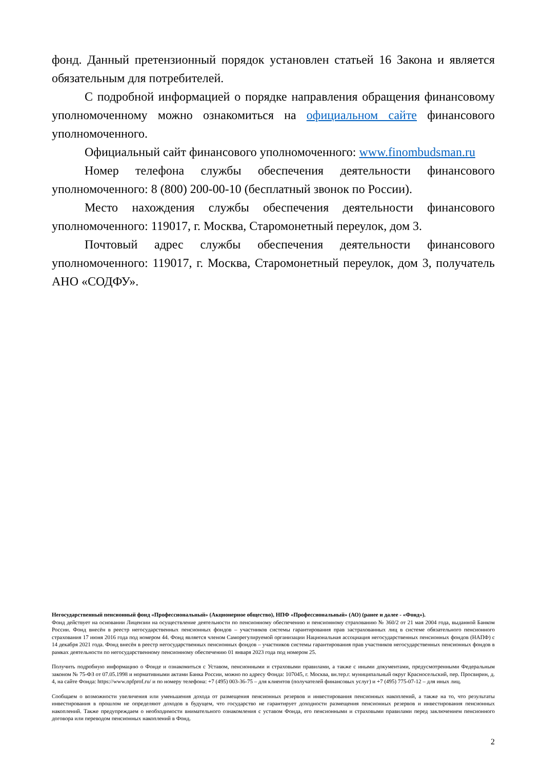фонд. Данный претензионный порядок установлен статьей 16 Закона и является обязательным для потребителей.
С подробной информацией о порядке направления обращения финансовому уполномоченному можно ознакомиться на официальном сайте финансового уполномоченного.
Официальный сайт финансового уполномоченного: www.finombudsman.ru
Номер телефона службы обеспечения деятельности финансового уполномоченного: 8 (800) 200-00-10 (бесплатный звонок по России).
Место нахождения службы обеспечения деятельности финансового уполномоченного: 119017, г. Москва, Старомонетный переулок, дом 3.
Почтовый адрес службы обеспечения деятельности финансового уполномоченного: 119017, г. Москва, Старомонетный переулок, дом 3, получатель АНО «СОДФУ».
Негосударственный пенсионный фонд «Профессиональный» (Акционерное общество), НПФ «Профессиональный» (АО) (ранее и далее - «Фонд»).
Фонд действует на основании Лицензии на осуществление деятельности по пенсионному обеспечению и пенсионному страхованию № 360/2 от 21 мая 2004 года, выданной Банком России. Фонд внесён в реестр негосударственных пенсионных фондов – участников системы гарантирования прав застрахованных лиц в системе обязательного пенсионного страхования 17 июня 2016 года под номером 44. Фонд является членом Саморегулируемой организации Национальная ассоциация негосударственных пенсионных фондов (НАПФ) с 14 декабря 2021 года. Фонд внесён в реестр негосударственных пенсионных фондов – участников системы гарантирования прав участников негосударственных пенсионных фондов в рамках деятельности по негосударственному пенсионному обеспечению 01 января 2023 года под номером 25.
Получить подробную информацию о Фонде и ознакомиться с Уставом, пенсионными и страховыми правилами, а также с иными документами, предусмотренными Федеральным законом № 75-ФЗ от 07.05.1998 и нормативными актами Банка России, можно по адресу Фонда: 107045, г. Москва, вн.тер.г. муниципальный округ Красносельский, пер. Просвирин, д. 4, на сайте Фонда: https://www.npfprof.ru/ и по номеру телефона: +7 (495) 003-36-75 – для клиентов (получателей финансовых услуг) и +7 (495) 775-07-12 – для иных лиц.
Сообщаем о возможности увеличения или уменьшения дохода от размещения пенсионных резервов и инвестирования пенсионных накоплений, а также на то, что результаты инвестирования в прошлом не определяют доходов в будущем, что государство не гарантирует доходности размещения пенсионных резервов и инвестирования пенсионных накоплений. Также предупреждаем о необходимости внимательного ознакомления с уставом Фонда, его пенсионными и страховыми правилами перед заключением пенсионного договора или переводом пенсионных накоплений в Фонд.
2